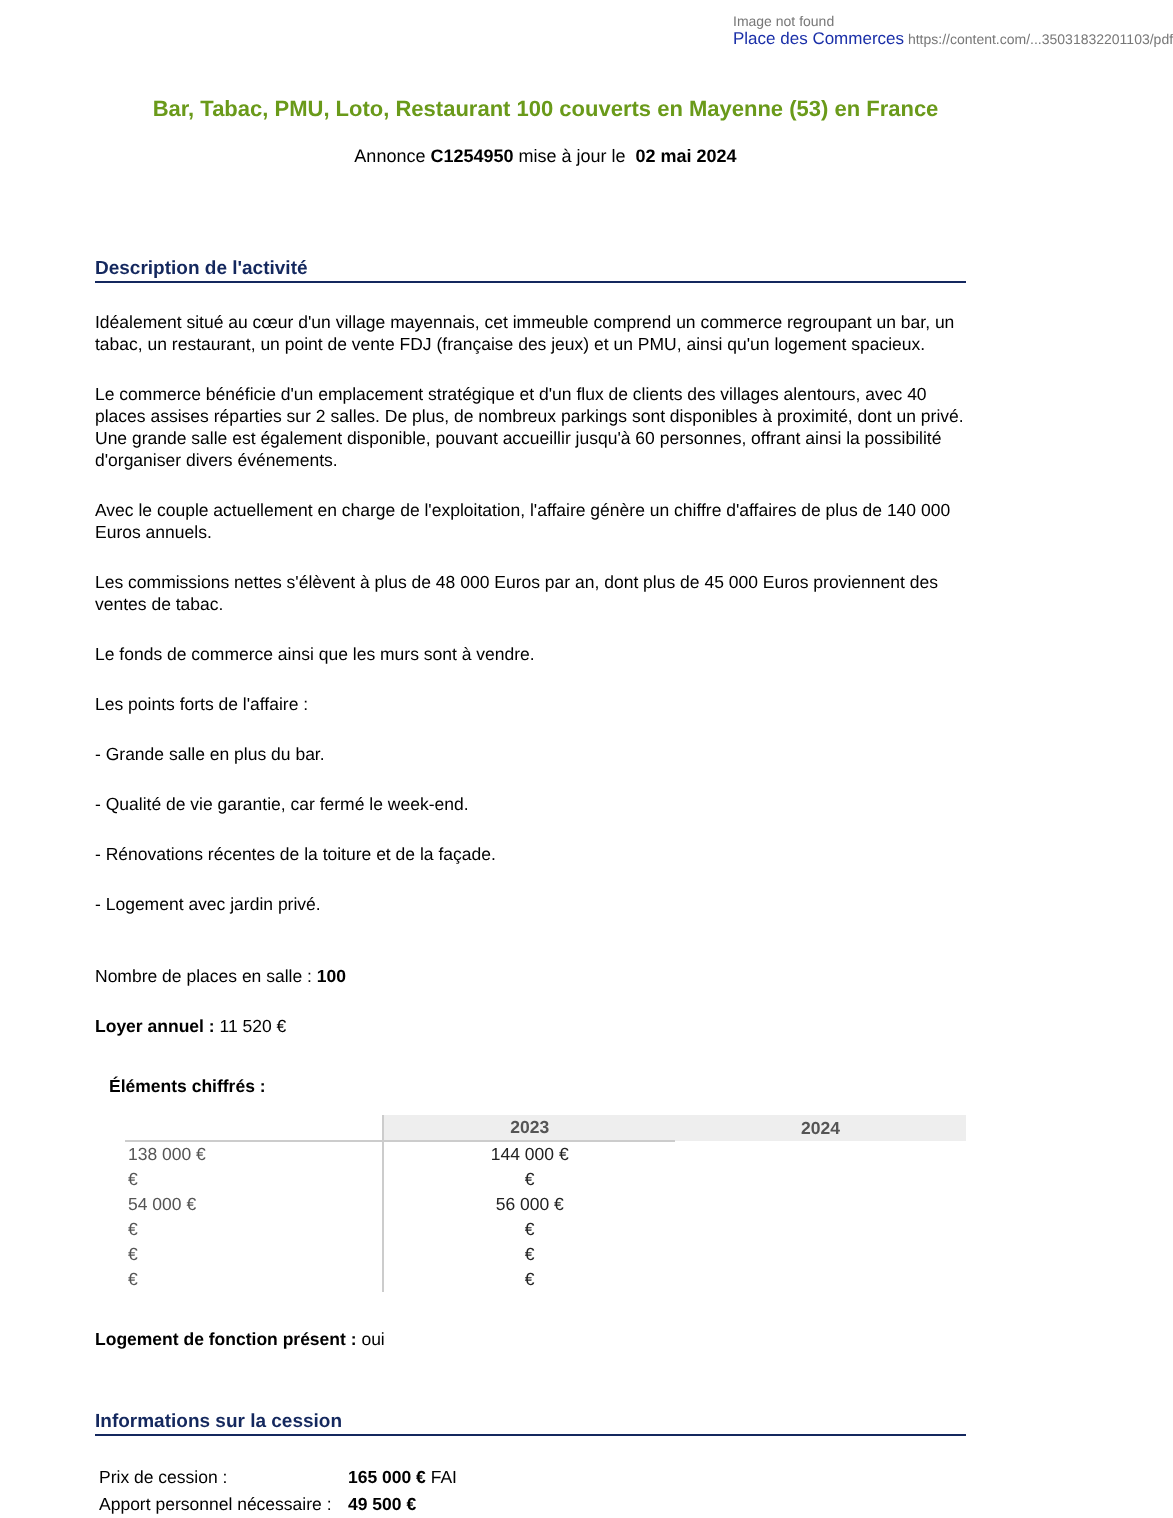Image not found
Place des Commerces https://content.com/...35031832201103/pdf
Bar, Tabac, PMU, Loto, Restaurant 100 couverts en Mayenne (53) en France
Annonce C1254950 mise à jour le 02 mai 2024
Description de l'activité
Idéalement situé au cœur d'un village mayennais, cet immeuble comprend un commerce regroupant un bar, un tabac, un restaurant, un point de vente FDJ (française des jeux) et un PMU, ainsi qu'un logement spacieux.
Le commerce bénéficie d'un emplacement stratégique et d'un flux de clients des villages alentours, avec 40 places assises réparties sur 2 salles. De plus, de nombreux parkings sont disponibles à proximité, dont un privé. Une grande salle est également disponible, pouvant accueillir jusqu'à 60 personnes, offrant ainsi la possibilité d'organiser divers événements.
Avec le couple actuellement en charge de l'exploitation, l'affaire génère un chiffre d'affaires de plus de 140 000 Euros annuels.
Les commissions nettes s'élèvent à plus de 48 000 Euros par an, dont plus de 45 000 Euros proviennent des ventes de tabac.
Le fonds de commerce ainsi que les murs sont à vendre.
Les points forts de l'affaire :
- Grande salle en plus du bar.
- Qualité de vie garantie, car fermé le week-end.
- Rénovations récentes de la toiture et de la façade.
- Logement avec jardin privé.
Nombre de places en salle : 100
Loyer annuel : 11 520 €
Éléments chiffrés :
| | 2023 | 2024 |
| --- | --- | --- |
| 138 000 € | 144 000 € | |
| € | € | |
| 54 000 € | 56 000 € | |
| € | € | |
| € | € | |
| € | € | |
Logement de fonction présent : oui
Informations sur la cession
| Prix de cession : | 165 000 € FAI |
| Apport personnel nécessaire : | 49 500 € |